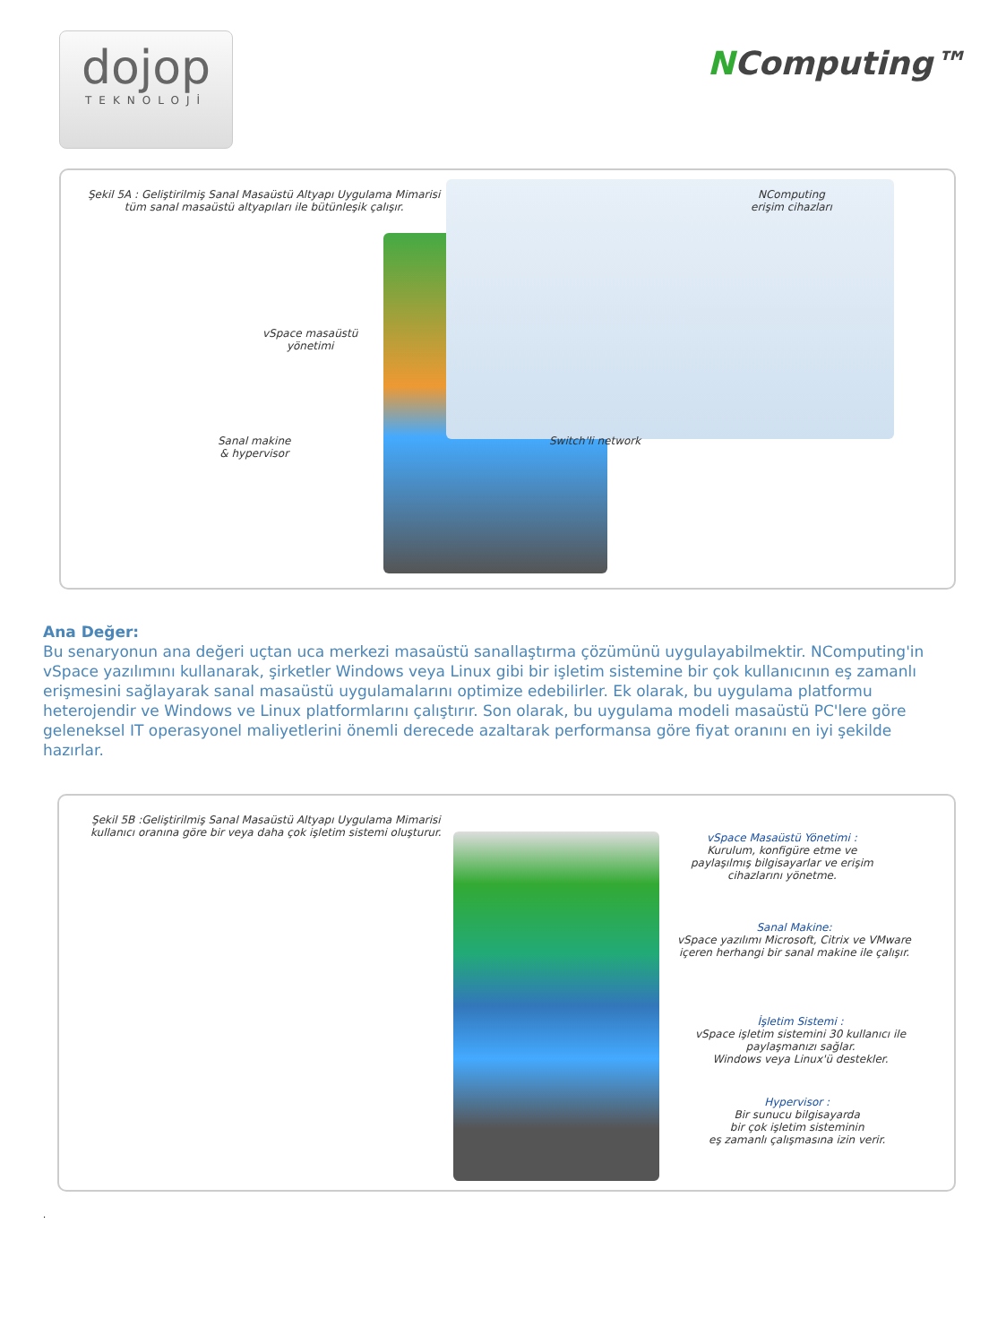dojop
TEKNOLOJİ
NComputing™
Şekil 5A : Geliştirilmiş Sanal Masaüstü Altyapı Uygulama Mimarisi
tüm sanal masaüstü altyapıları ile bütünleşik çalışır.
NComputing
erişim cihazları
vSpace masaüstü
yönetimi
Sanal makine
& hypervisor
Switch'li network
Ana Değer:
Bu senaryonun ana değeri uçtan uca merkezi masaüstü sanallaştırma çözümünü uygulayabilmektir. NComputing'in vSpace yazılımını kullanarak, şirketler Windows veya Linux gibi bir işletim sistemine bir çok kullanıcının eş zamanlı erişmesini sağlayarak sanal masaüstü uygulamalarını optimize edebilirler. Ek olarak, bu uygulama platformu heterojendir ve Windows ve Linux platformlarını çalıştırır. Son olarak, bu uygulama modeli masaüstü PC'lere göre geleneksel IT operasyonel maliyetlerini önemli derecede azaltarak performansa göre fiyat oranını en iyi şekilde hazırlar.
Şekil 5B :Geliştirilmiş Sanal Masaüstü Altyapı Uygulama Mimarisi
kullanıcı oranına göre bir veya daha çok işletim sistemi oluşturur.
vSpace Masaüstü Yönetimi :
Kurulum, konfigüre etme ve
paylaşılmış bilgisayarlar ve erişim
cihazlarını yönetme.
Sanal Makine:
vSpace yazılımı Microsoft, Citrix ve VMware
içeren herhangi bir sanal makine ile çalışır.
İşletim Sistemi :
vSpace işletim sistemini 30 kullanıcı ile
paylaşmanızı sağlar.
Windows veya Linux'ü destekler.
Hypervisor :
Bir sunucu bilgisayarda
bir çok işletim sisteminin
eş zamanlı çalışmasına izin verir.
.